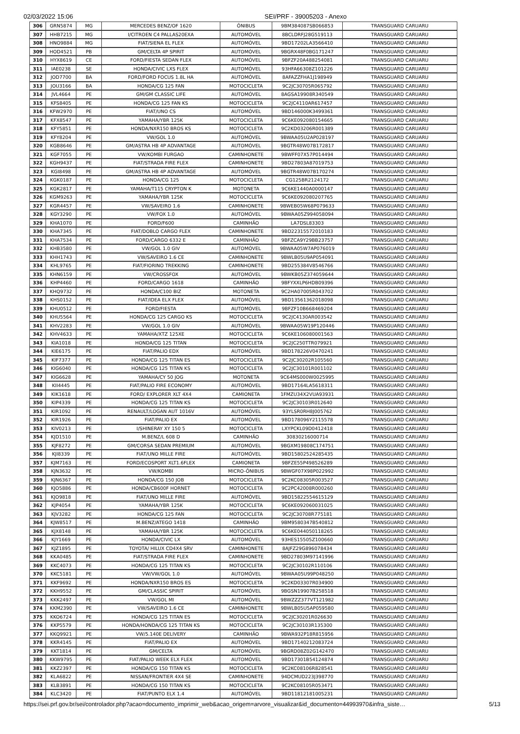02/03/2022 15:06 SEI/PRF - 39005203 - Anexo
| 306 | GRN5874 | MG | MERCEDES BENZ/OF 1620 | ÔNIBUS | 9BM384087SB066853 | TRANSGUARD CARUARU |
| 307 | HHB7215 | MG | I/CITROEN C4 PALLAS20EXA | AUTOMÓVEL | 8BCLDRFJ28G519113 | TRANSGUARD CARUARU |
| 308 | HNO9884 | MG | FIAT/SIENA EL FLEX | AUTOMÓVEL | 9BD17202LA3566410 | TRANSGUARD CARUARU |
| 309 | HOD4521 | PB | GM/CELTA 4P SPIRIT | AUTOMÓVEL | 9BGRX48F0BG171247 | TRANSGUARD CARUARU |
| 310 | HYX8619 | CE | FORD/FIESTA SEDAN FLEX | AUTOMÓVEL | 9BFZF20A488254081 | TRANSGUARD CARUARU |
| 311 | IAE0238 | SE | HONDA/CIVIC LXS FLEX | AUTOMÓVEL | 93HFA66308Z101226 | TRANSGUARD CARUARU |
| 312 | JOD7700 | BA | FORD/FORD FOCUS 1.8L HA | AUTOMÓVEL | 8AFAZZFHA1J198949 | TRANSGUARD CARUARU |
| 313 | JOU3166 | BA | HONDA/CG 125 FAN | MOTOCICLETA | 9C2JC30705R065792 | TRANSGUARD CARUARU |
| 314 | JVL4664 | PE | GM/GM CLASSIC LIFE | AUTOMÓVEL | 8AGSA19908R340549 | TRANSGUARD CARUARU |
| 315 | KFS8405 | PE | HONDA/CG 125 FAN KS | MOTOCICLETA | 9C2JC4110AR617457 | TRANSGUARD CARUARU |
| 316 | KFW2970 | PE | FIAT/UNO CS | AUTOMÓVEL | 9BD146000K3499361 | TRANSGUARD CARUARU |
| 317 | KFX8547 | PE | YAMAHA/YBR 125K | MOTOCICLETA | 9C6KE092080154665 | TRANSGUARD CARUARU |
| 318 | KFY5851 | PE | HONDA/NXR150 BROS KS | MOTOCICLETA | 9C2KD03206R001389 | TRANSGUARD CARUARU |
| 319 | KFY8204 | PE | VW/GOL 1.0 | AUTOMÓVEL | 9BWAA05U2AP028197 | TRANSGUARD CARUARU |
| 320 | KGB8646 | PE | GM/ASTRA HB 4P ADVANTAGE | AUTOMÓVEL | 9BGTR48W07B172817 | TRANSGUARD CARUARU |
| 321 | KGF7055 | PE | VW/KOMBI FURGAO | CAMINHONETE | 9BWFF07X57P014494 | TRANSGUARD CARUARU |
| 322 | KGH9437 | PE | FIAT/STRADA FIRE FLEX | CAMINHONETE | 9BD27803A87019753 | TRANSGUARD CARUARU |
| 323 | KGI8498 | PE | GM/ASTRA HB 4P ADVANTAGE | AUTOMÓVEL | 9BGTR48W07B170274 | TRANSGUARD CARUARU |
| 324 | KGK0187 | PE | HONDA/CG 125 | MOTOCICLETA | CG125BR2124172 | TRANSGUARD CARUARU |
| 325 | KGK2817 | PE | YAMAHA/T115 CRYPTON K | MOTONETA | 9C6KE1440A0000147 | TRANSGUARD CARUARU |
| 326 | KGM9263 | PE | YAMAHA/YBR 125K | MOTOCICLETA | 9C6KE092080207765 | TRANSGUARD CARUARU |
| 327 | KGR4457 | PE | VW/SAVEIRO 1.6 | CAMINHONETE | 9BWEB05W68P079633 | TRANSGUARD CARUARU |
| 328 | KGY3290 | PE | VW/FOX 1.0 | AUTOMÓVEL | 9BWAA05Z994058094 | TRANSGUARD CARUARU |
| 329 | KHA1070 | PE | FORD/F600 | CAMINHÃO | LA7DSL83303 | TRANSGUARD CARUARU |
| 330 | KHA7345 | PE | FIAT/DOBLO CARGO FLEX | CAMINHONETE | 9BD22315572010183 | TRANSGUARD CARUARU |
| 331 | KHA7534 | PE | FORD/CARGO 6332 E | CAMINHÃO | 9BFZCA9Y29BB23757 | TRANSGUARD CARUARU |
| 332 | KHB3580 | PE | VW/GOL 1.0 GIV | AUTOMÓVEL | 9BWAA05W7AP076019 | TRANSGUARD CARUARU |
| 333 | KHH1743 | PE | VW/SAVEIRO 1.6 CE | CAMINHONETE | 9BWLB05U9AP054091 | TRANSGUARD CARUARU |
| 334 | KHL9765 | PE | FIAT/FIORINO TREKKING | CAMINHONETE | 9BD255384V8546766 | TRANSGUARD CARUARU |
| 335 | KHN6159 | PE | VW/CROSSFOX | AUTOMÓVEL | 9BWKB05Z374059644 | TRANSGUARD CARUARU |
| 336 | KHP4460 | PE | FORD/CARGO 1618 | CAMINHÃO | 9BFYXXLP6HDB09396 | TRANSGUARD CARUARU |
| 337 | KHQ9732 | PE | HONDA/C100 BIZ | MOTONETA | 9C2HA07005R043702 | TRANSGUARD CARUARU |
| 338 | KHS0152 | PE | FIAT/IDEA ELX FLEX | AUTOMÓVEL | 9BD13561362018098 | TRANSGUARD CARUARU |
| 339 | KHU0512 | PE | FORD/FIESTA | AUTOMÓVEL | 9BFZF10B668469204 | TRANSGUARD CARUARU |
| 340 | KHU5564 | PE | HONDA/CG 125 CARGO KS | MOTOCICLETA | 9C2JC4130AR003542 | TRANSGUARD CARUARU |
| 341 | KHV2283 | PE | VW/GOL 1.0 GIV | AUTOMÓVEL | 9BWAA05W19P120446 | TRANSGUARD CARUARU |
| 342 | KHV4633 | PE | YAMAHA/XTZ 125XE | MOTOCICLETA | 9C6KE106080001563 | TRANSGUARD CARUARU |
| 343 | KIA1018 | PE | HONDA/CG 125 TITAN | MOTOCICLETA | 9C2JC250TTR079921 | TRANSGUARD CARUARU |
| 344 | KIE6175 | PE | FIAT/PALIO EDX | AUTOMÓVEL | 9BD178226V0470241 | TRANSGUARD CARUARU |
| 345 | KIF7377 | PE | HONDA/CG 125 TITAN ES | MOTOCICLETA | 9C2JC30202R105560 | TRANSGUARD CARUARU |
| 346 | KIG6040 | PE | HONDA/CG 125 TITAN KS | MOTOCICLETA | 9C2JC30101R001102 | TRANSGUARD CARUARU |
| 347 | KIG6628 | PE | YAMAHA/CY 50 JOG | MOTONETA | 9C64MS000W0025995 | TRANSGUARD CARUARU |
| 348 | KII4445 | PE | FIAT/PALIO FIRE ECONOMY | AUTOMÓVEL | 9BD17164LA5618311 | TRANSGUARD CARUARU |
| 349 | KIK1618 | PE | FORD/ EXPLORER XLT 4X4 | CAMIONETA | 1FMZU34X2VUA93931 | TRANSGUARD CARUARU |
| 350 | KIP4339 | PE | HONDA/CG 125 TITAN KS | MOTOCICLETA | 9C2JC30103R012640 | TRANSGUARD CARUARU |
| 351 | KIR1092 | PE | RENAULT/LOGAN AUT 1016V | AUTOMÓVEL | 93YLSR0RH8J005762 | TRANSGUARD CARUARU |
| 352 | KIR1926 | PE | FIAT/PALIO EX | AUTOMÓVEL | 9BD178096Y2115578 | TRANSGUARD CARUARU |
| 353 | KIV0213 | PE | I/SHINERAY XY 150 5 | MOTOCICLETA | LXYPCKL09D0412418 | TRANSGUARD CARUARU |
| 354 | KJD1510 | PE | M.BENZ/L 608 D | CAMINHÃO | 30830216000714 | TRANSGUARD CARUARU |
| 355 | KJF8272 | PE | GM/CORSA SEDAN PREMIUM | AUTOMÓVEL | 9BGXM19808C174751 | TRANSGUARD CARUARU |
| 356 | KJI8339 | PE | FIAT/UNO MILLE FIRE | AUTOMÓVEL | 9BD15802524285435 | TRANSGUARD CARUARU |
| 357 | KJM7163 | PE | FORD/ECOSPORT XLT1.6FLEX | CAMIONETA | 9BFZE55P498526289 | TRANSGUARD CARUARU |
| 358 | KJN3632 | PE | VW/KOMBI | MICRO-ÔNIBUS | 9BWGF07X98P022992 | TRANSGUARD CARUARU |
| 359 | KJN6367 | PE | HONDA/CG 150 JOB | MOTOCICLETA | 9C2KC08305R003527 | TRANSGUARD CARUARU |
| 360 | KJO5886 | PE | HONDA/CB600F HORNET | MOTOCICLETA | 9C2PC42008R000260 | TRANSGUARD CARUARU |
| 361 | KJO9818 | PE | FIAT/UNO MILLE FIRE | AUTOMÓVEL | 9BD15822554615129 | TRANSGUARD CARUARU |
| 362 | KJP4054 | PE | YAMAHA/YBR 125K | MOTOCICLETA | 9C6KE092060031025 | TRANSGUARD CARUARU |
| 363 | KJV3282 | PE | HONDA/CG 125 FAN | MOTOCICLETA | 9C2JC30708R775181 | TRANSGUARD CARUARU |
| 364 | KJW8517 | PE | M.BENZ/ATEGO 1418 | CAMINHÃO | 9BM9580347B540812 | TRANSGUARD CARUARU |
| 365 | KJX8148 | PE | YAMAHA/YBR 125K | MOTOCICLETA | 9C6KE044050118265 | TRANSGUARD CARUARU |
| 366 | KJY1669 | PE | HONDA/CIVIC LX | AUTOMÓVEL | 93HES15505Z100660 | TRANSGUARD CARUARU |
| 367 | KJZ1895 | PE | TOYOTA/ HILUX CD4X4 SRV | CAMINHONETE | 8AJFZ29G896078434 | TRANSGUARD CARUARU |
| 368 | KKA0485 | PE | FIAT/STRADA FIRE FLEX | CAMINHONETE | 9BD27803M97141996 | TRANSGUARD CARUARU |
| 369 | KKC4073 | PE | HONDA/CG 125 TITAN KS | MOTOCICLETA | 9C2JC30102R110106 | TRANSGUARD CARUARU |
| 370 | KKC5181 | PE | VW/VW/GOL 1.0 | AUTOMÓVEL | 9BWAA05U99P048250 | TRANSGUARD CARUARU |
| 371 | KKF9692 | PE | HONDA/NXR150 BROS ES | MOTOCICLETA | 9C2KD03307R034900 | TRANSGUARD CARUARU |
| 372 | KKH9552 | PE | GM/CLASSIC SPIRIT | AUTOMÓVEL | 9BGSN19907B258518 | TRANSGUARD CARUARU |
| 373 | KKK2497 | PE | VW/GOL MI | AUTOMÓVEL | 9BWZZZ377VT121982 | TRANSGUARD CARUARU |
| 374 | KKM2390 | PE | VW/SAVEIRO 1.6 CE | CAMINHONETE | 9BWLB05U5AP059580 | TRANSGUARD CARUARU |
| 375 | KKO6724 | PE | HONDA/CG 125 TITAN ES | MOTOCICLETA | 9C2JC30201R026630 | TRANSGUARD CARUARU |
| 376 | KKP5579 | PE | HONDA/HONDA/CG 125 TITAN KS | MOTOCICLETA | 9C2JC30103R135300 | TRANSGUARD CARUARU |
| 377 | KKQ9921 | PE | VW/5.140E DELIVERY | CAMINHÃO | 9BWA932P18R815956 | TRANSGUARD CARUARU |
| 378 | KKR4145 | PE | FIAT/PALIO EX | AUTOMÓVEL | 9BD17140212083724 | TRANSGUARD CARUARU |
| 379 | KKT1814 | PE | GM/CELTA | AUTOMÓVEL | 9BGRD08Z02G142470 | TRANSGUARD CARUARU |
| 380 | KKW9795 | PE | FIAT/PALIO WEEK ELX FLEX | AUTOMÓVEL | 9BD17301B54124874 | TRANSGUARD CARUARU |
| 381 | KKZ2397 | PE | HONDA/CG 150 TITAN KS | MOTOCICLETA | 9C2KC08106R828541 | TRANSGUARD CARUARU |
| 382 | KLA6822 | PE | NISSAN/FRONTIER 4X4 SE | CAMINHONETE | 94DCMUD223J398770 | TRANSGUARD CARUARU |
| 383 | KLB3891 | PE | HONDA/CG 150 TITAN KS | MOTOCICLETA | 9C2KC08105R053471 | TRANSGUARD CARUARU |
| 384 | KLC3420 | PE | FIAT/PUNTO ELX 1.4 | AUTOMÓVEL | 9BD11812181005231 | TRANSGUARD CARUARU |
https://sei.prf.gov.br/sei/controlador.php?acao=documento_imprimir_web&acao_origem=arvore_visualizar&id_documento=44993970&infra_siste… 5/13